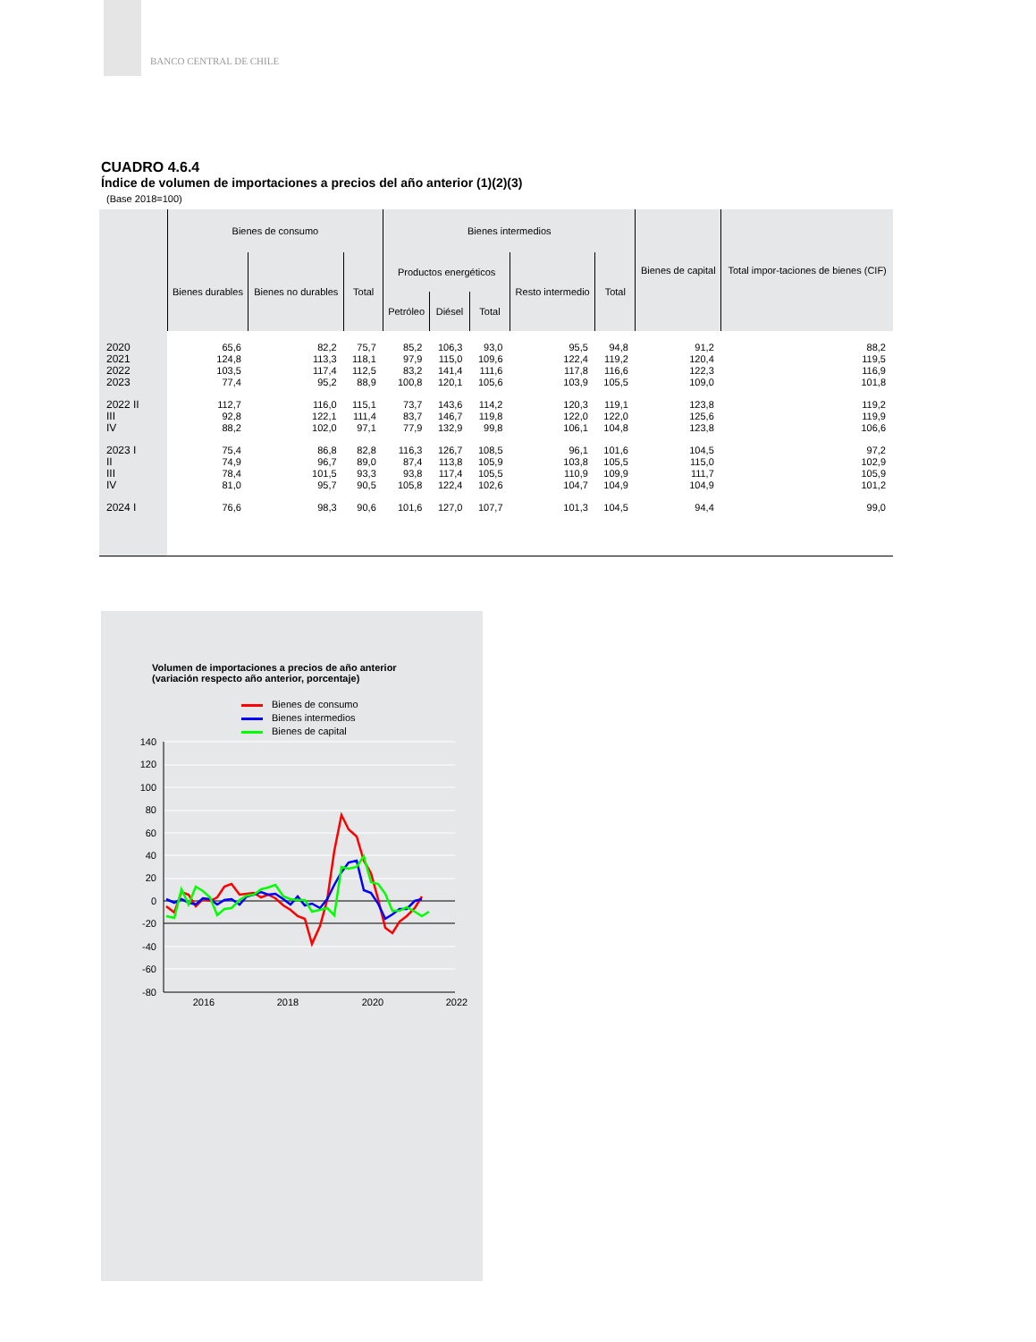BANCO CENTRAL DE CHILE
CUADRO 4.6.4
Índice de volumen de importaciones a precios del año anterior (1)(2)(3)
(Base 2018=100)
| | Bienes de consumo | | | Bienes intermedios | | | | | Bienes de capital | Total impor-taciones de bienes (CIF) |
| --- | --- | --- | --- | --- | --- | --- | --- | --- | --- | --- |
| | Bienes durables | Bienes no durables | Total | Productos energéticos | | | Resto intermedio | Total | | |
| | | | | Petróleo | Diésel | Total | | | | |
| 2020 | 65,6 | 82,2 | 75,7 | 85,2 | 106,3 | 93,0 | 95,5 | 94,8 | 91,2 | 88,2 |
| 2021 | 124,8 | 113,3 | 118,1 | 97,9 | 115,0 | 109,6 | 122,4 | 119,2 | 120,4 | 119,5 |
| 2022 | 103,5 | 117,4 | 112,5 | 83,2 | 141,4 | 111,6 | 117,8 | 116,6 | 122,3 | 116,9 |
| 2023 | 77,4 | 95,2 | 88,9 | 100,8 | 120,1 | 105,6 | 103,9 | 105,5 | 109,0 | 101,8 |
| 2022 II | 112,7 | 116,0 | 115,1 | 73,7 | 143,6 | 114,2 | 120,3 | 119,1 | 123,8 | 119,2 |
| III | 92,8 | 122,1 | 111,4 | 83,7 | 146,7 | 119,8 | 122,0 | 122,0 | 125,6 | 119,9 |
| IV | 88,2 | 102,0 | 97,1 | 77,9 | 132,9 | 99,8 | 106,1 | 104,8 | 123,8 | 106,6 |
| 2023 I | 75,4 | 86,8 | 82,8 | 116,3 | 126,7 | 108,5 | 96,1 | 101,6 | 104,5 | 97,2 |
| II | 74,9 | 96,7 | 89,0 | 87,4 | 113,8 | 105,9 | 103,8 | 105,5 | 115,0 | 102,9 |
| III | 78,4 | 101,5 | 93,3 | 93,8 | 117,4 | 105,5 | 110,9 | 109,9 | 111,7 | 105,9 |
| IV | 81,0 | 95,7 | 90,5 | 105,8 | 122,4 | 102,6 | 104,7 | 104,9 | 104,9 | 101,2 |
| 2024 I | 76,6 | 98,3 | 90,6 | 101,6 | 127,0 | 107,7 | 101,3 | 104,5 | 94,4 | 99,0 |
Volumen de importaciones a precios de año anterior
(variación respecto año anterior, porcentaje)
Bienes de consumo
Bienes intermedios
Bienes de capital
140
120
100
80
60
40
20
0
-20
-40
-60
-80
2016
2018
2020
2022